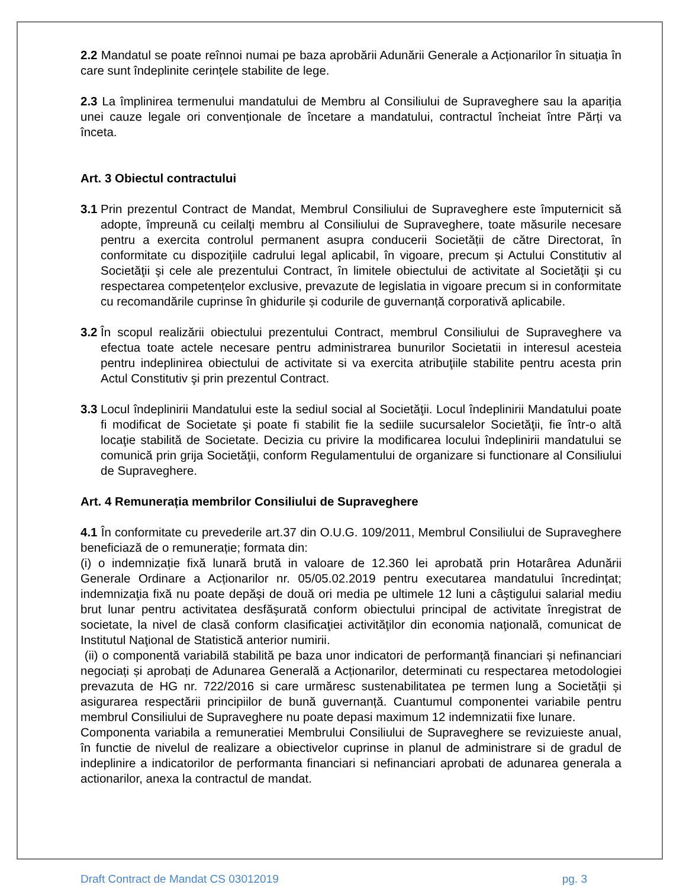2.2 Mandatul se poate reînnoi numai pe baza aprobării Adunării Generale a Acționarilor în situația în care sunt îndeplinite cerințele stabilite de lege.
2.3 La împlinirea termenului mandatului de Membru al Consiliului de Supraveghere sau la apariția unei cauze legale ori convenționale de încetare a mandatului, contractul încheiat între Părți va înceta.
Art. 3 Obiectul contractului
3.1
Prin prezentul Contract de Mandat, Membrul Consiliului de Supraveghere este împuternicit să adopte, împreună cu ceilalţi membru al Consiliului de Supraveghere, toate măsurile necesare pentru a exercita controlul permanent asupra conducerii Societății de către Directorat, în conformitate cu dispoziţiile cadrului legal aplicabil, în vigoare, precum și Actului Constitutiv al Societăţii şi cele ale prezentului Contract, în limitele obiectului de activitate al Societăţii şi cu respectarea competențelor exclusive, prevazute de legislatia in vigoare precum si in conformitate cu recomandările cuprinse în ghidurile și codurile de guvernanță corporativă aplicabile.
3.2
În scopul realizării obiectului prezentului Contract, membrul Consiliului de Supraveghere va efectua toate actele necesare pentru administrarea bunurilor Societatii in interesul acesteia pentru indeplinirea obiectului de activitate si va exercita atribuţiile stabilite pentru acesta prin Actul Constitutiv şi prin prezentul Contract.
3.3
Locul îndeplinirii Mandatului este la sediul social al Societăţii. Locul îndeplinirii Mandatului poate fi modificat de Societate şi poate fi stabilit fie la sediile sucursalelor Societăţii, fie într-o altă locaţie stabilită de Societate. Decizia cu privire la modificarea locului îndeplinirii mandatului se comunică prin grija Societăţii, conform Regulamentului de organizare si functionare al Consiliului de Supraveghere.
Art. 4 Remunerația membrilor Consiliului de Supraveghere
4.1 În conformitate cu prevederile art.37 din O.U.G. 109/2011, Membrul Consiliului de Supraveghere beneficiază de o remunerație; formata din:
(i) o indemnizație fixă lunară brută in valoare de 12.360 lei aprobată prin Hotarârea Adunării Generale Ordinare a Acționarilor nr. 05/05.02.2019 pentru executarea mandatului încredinţat; indemnizaţia fixă nu poate depăşi de două ori media pe ultimele 12 luni a câştigului salarial mediu brut lunar pentru activitatea desfăşurată conform obiectului principal de activitate înregistrat de societate, la nivel de clasă conform clasificaţiei activităţilor din economia naţională, comunicat de Institutul Naţional de Statistică anterior numirii.
(ii) o componentă variabilă stabilită pe baza unor indicatori de performanță financiari și nefinanciari negociați și aprobați de Adunarea Generală a Acționarilor, determinati cu respectarea metodologiei prevazuta de HG nr. 722/2016 si care urmăresc sustenabilitatea pe termen lung a Societății și asigurarea respectării principiilor de bună guvernanță. Cuantumul componentei variabile pentru membrul Consiliului de Supraveghere nu poate depasi maximum 12 indemnizatii fixe lunare.
Componenta variabila a remuneratiei Membrului Consiliului de Supraveghere se revizuieste anual, în functie de nivelul de realizare a obiectivelor cuprinse in planul de administrare si de gradul de indeplinire a indicatorilor de performanta financiari si nefinanciari aprobati de adunarea generala a actionarilor, anexa la contractul de mandat.
Draft Contract de Mandat CS 03012019 pg. 3